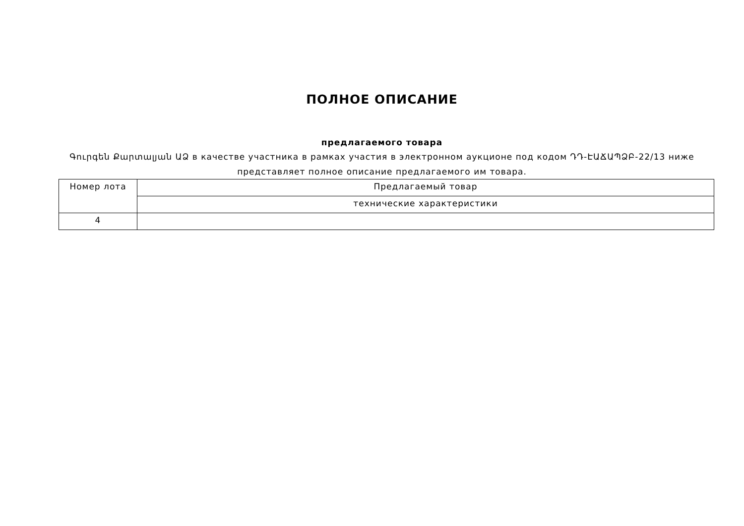ПОЛНОЕ ОПИСАНИЕ
предлагаемого товара
Գուրգեն Քարտալյան ԱՁ в качестве участника в рамках участия в электронном аукционе под кодом ԴԴ-ԷԱՃԱՊՁԲ-22/13 ниже представляет полное описание предлагаемого им товара.
| Номер лота | Предлагаемый товар |
| | технические характеристики |
| 4 | |